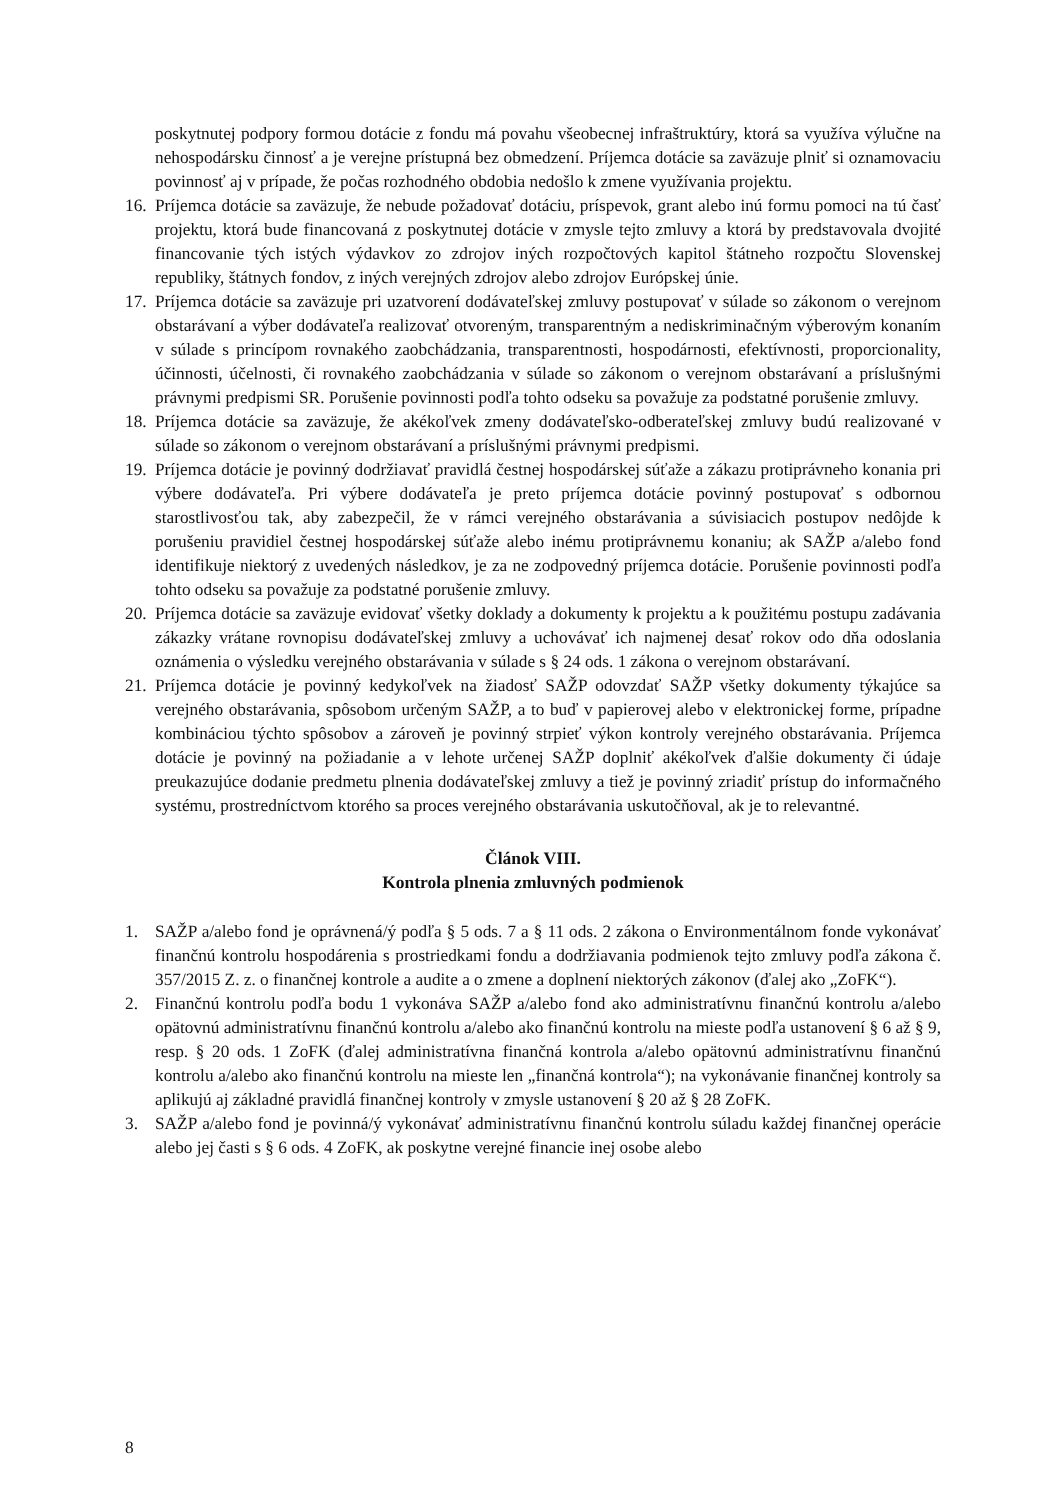poskytnutej podpory formou dotácie z fondu má povahu všeobecnej infraštruktúry, ktorá sa využíva výlučne na nehospodársku činnosť a je verejne prístupná bez obmedzení. Príjemca dotácie sa zaväzuje plniť si oznamovaciu povinnosť aj v prípade, že počas rozhodného obdobia nedošlo k zmene využívania projektu.
16. Príjemca dotácie sa zaväzuje, že nebude požadovať dotáciu, príspevok, grant alebo inú formu pomoci na tú časť projektu, ktorá bude financovaná z poskytnutej dotácie v zmysle tejto zmluvy a ktorá by predstavovala dvojité financovanie tých istých výdavkov zo zdrojov iných rozpočtových kapitol štátneho rozpočtu Slovenskej republiky, štátnych fondov, z iných verejných zdrojov alebo zdrojov Európskej únie.
17. Príjemca dotácie sa zaväzuje pri uzatvorení dodávateľskej zmluvy postupovať v súlade so zákonom o verejnom obstarávaní a výber dodávateľa realizovať otvoreným, transparentným a nediskriminačným výberovým konaním v súlade s princípom rovnakého zaobchádzania, transparentnosti, hospodárnosti, efektívnosti, proporcionality, účinnosti, účelnosti, či rovnakého zaobchádzania v súlade so zákonom o verejnom obstarávaní a príslušnými právnymi predpismi SR. Porušenie povinnosti podľa tohto odseku sa považuje za podstatné porušenie zmluvy.
18. Príjemca dotácie sa zaväzuje, že akékoľvek zmeny dodávateľsko-odberateľskej zmluvy budú realizované v súlade so zákonom o verejnom obstarávaní a príslušnými právnymi predpismi.
19. Príjemca dotácie je povinný dodržiavať pravidlá čestnej hospodárskej súťaže a zákazu protiprávneho konania pri výbere dodávateľa. Pri výbere dodávateľa je preto príjemca dotácie povinný postupovať s odbornou starostlivosťou tak, aby zabezpečil, že v rámci verejného obstarávania a súvisiacich postupov nedôjde k porušeniu pravidiel čestnej hospodárskej súťaže alebo inému protiprávnemu konaniu; ak SAŽP a/alebo fond identifikuje niektorý z uvedených následkov, je za ne zodpovedný príjemca dotácie. Porušenie povinnosti podľa tohto odseku sa považuje za podstatné porušenie zmluvy.
20. Príjemca dotácie sa zaväzuje evidovať všetky doklady a dokumenty k projektu a k použitému postupu zadávania zákazky vrátane rovnopisu dodávateľskej zmluvy a uchovávať ich najmenej desať rokov odo dňa odoslania oznámenia o výsledku verejného obstarávania v súlade s § 24 ods. 1 zákona o verejnom obstarávaní.
21. Príjemca dotácie je povinný kedykoľvek na žiadosť SAŽP odovzdať SAŽP všetky dokumenty týkajúce sa verejného obstarávania, spôsobom určeným SAŽP, a to buď v papierovej alebo v elektronickej forme, prípadne kombináciou týchto spôsobov a zároveň je povinný strpieť výkon kontroly verejného obstarávania. Príjemca dotácie je povinný na požiadanie a v lehote určenej SAŽP doplniť akékoľvek ďalšie dokumenty či údaje preukazujúce dodanie predmetu plnenia dodávateľskej zmluvy a tiež je povinný zriadiť prístup do informačného systému, prostredníctvom ktorého sa proces verejného obstarávania uskutočňoval, ak je to relevantné.
Článok VIII.
Kontrola plnenia zmluvných podmienok
1. SAŽP a/alebo fond je oprávnená/ý podľa § 5 ods. 7 a § 11 ods. 2 zákona o Environmentálnom fonde vykonávať finančnú kontrolu hospodárenia s prostriedkami fondu a dodržiavania podmienok tejto zmluvy podľa zákona č. 357/2015 Z. z. o finančnej kontrole a audite a o zmene a doplnení niektorých zákonov (ďalej ako „ZoFK“).
2. Finančnú kontrolu podľa bodu 1 vykonáva SAŽP a/alebo fond ako administratívnu finančnú kontrolu a/alebo opätovnú administratívnu finančnú kontrolu a/alebo ako finančnú kontrolu na mieste podľa ustanovení § 6 až § 9, resp. § 20 ods. 1 ZoFK (ďalej administratívna finančná kontrola a/alebo opätovnú administratívnu finančnú kontrolu a/alebo ako finančnú kontrolu na mieste len „finančná kontrola“); na vykonávanie finančnej kontroly sa aplikujú aj základné pravidlá finančnej kontroly v zmysle ustanovení § 20 až § 28 ZoFK.
3. SAŽP a/alebo fond je povinná/ý vykonávať administratívnu finančnú kontrolu súladu každej finančnej operácie alebo jej časti s § 6 ods. 4 ZoFK, ak poskytne verejné financie inej osobe alebo
8